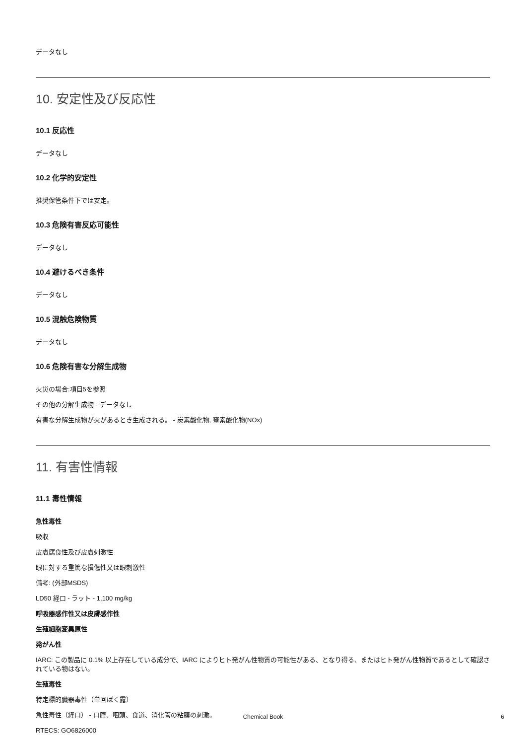データなし
10. 安定性及び反応性
10.1 反応性
データなし
10.2 化学的安定性
推奨保管条件下では安定。
10.3 危険有害反応可能性
データなし
10.4 避けるべき条件
データなし
10.5 混触危険物質
データなし
10.6 危険有害な分解生成物
火災の場合:項目5を参照
その他の分解生成物 - データなし
有害な分解生成物が火があるとき生成される。 - 炭素酸化物, 窒素酸化物(NOx)
11. 有害性情報
11.1 毒性情報
急性毒性
吸収
皮膚腐食性及び皮膚刺激性
眼に対する重篤な損傷性又は眼刺激性
備考: (外部MSDS)
LD50 経口 - ラット - 1,100 mg/kg
呼吸器感作性又は皮膚感作性
生殖細胞変異原性
発がん性
IARC: この製品に 0.1% 以上存在している成分で、IARC によりヒト発がん性物質の可能性がある、となり得る、またはヒト発がん性物質であるとして確認されている物はない。
生殖毒性
特定標的臓器毒性（単回ばく露）
急性毒性（経口） - 口腔、咽頭、食道、消化管の粘膜の刺激。
RTECS: GO6826000
Chemical Book 6